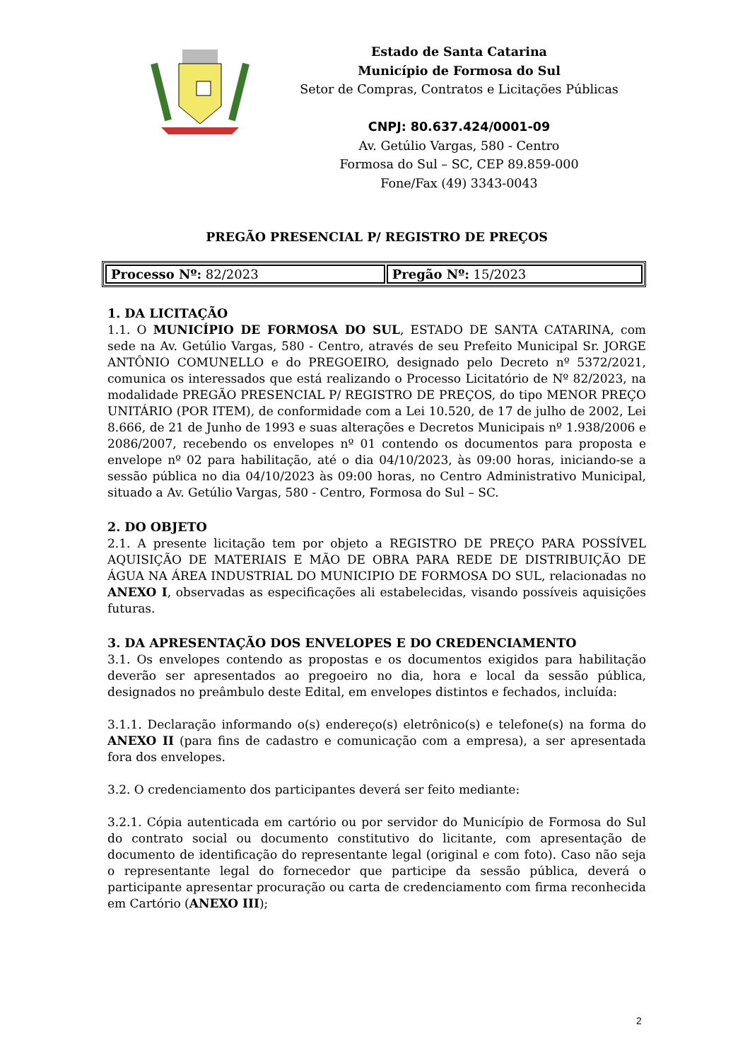Estado de Santa Catarina
Município de Formosa do Sul
Setor de Compras, Contratos e Licitações Públicas
CNPJ: 80.637.424/0001-09
Av. Getúlio Vargas, 580 - Centro
Formosa do Sul – SC, CEP 89.859-000
Fone/Fax (49) 3343-0043
PREGÃO PRESENCIAL P/ REGISTRO DE PREÇOS
| Processo Nº: 82/2023 | Pregão Nº: 15/2023 |
1. DA LICITAÇÃO
1.1. O MUNICÍPIO DE FORMOSA DO SUL, ESTADO DE SANTA CATARINA, com sede na Av. Getúlio Vargas, 580 - Centro, através de seu Prefeito Municipal Sr. JORGE ANTÔNIO COMUNELLO e do PREGOEIRO, designado pelo Decreto nº 5372/2021, comunica os interessados que está realizando o Processo Licitatório de Nº 82/2023, na modalidade PREGÃO PRESENCIAL P/ REGISTRO DE PREÇOS, do tipo MENOR PREÇO UNITÁRIO (POR ITEM), de conformidade com a Lei 10.520, de 17 de julho de 2002, Lei 8.666, de 21 de Junho de 1993 e suas alterações e Decretos Municipais nº 1.938/2006 e 2086/2007, recebendo os envelopes nº 01 contendo os documentos para proposta e envelope nº 02 para habilitação, até o dia 04/10/2023, às 09:00 horas, iniciando-se a sessão pública no dia 04/10/2023 às 09:00 horas, no Centro Administrativo Municipal, situado a Av. Getúlio Vargas, 580 - Centro, Formosa do Sul – SC.
2. DO OBJETO
2.1. A presente licitação tem por objeto a REGISTRO DE PREÇO PARA POSSÍVEL AQUISIÇÃO DE MATERIAIS E MÃO DE OBRA PARA REDE DE DISTRIBUIÇÃO DE ÁGUA NA ÁREA INDUSTRIAL DO MUNICIPIO DE FORMOSA DO SUL, relacionadas no ANEXO I, observadas as especificações ali estabelecidas, visando possíveis aquisições futuras.
3. DA APRESENTAÇÃO DOS ENVELOPES E DO CREDENCIAMENTO
3.1. Os envelopes contendo as propostas e os documentos exigidos para habilitação deverão ser apresentados ao pregoeiro no dia, hora e local da sessão pública, designados no preâmbulo deste Edital, em envelopes distintos e fechados, incluída:
3.1.1. Declaração informando o(s) endereço(s) eletrônico(s) e telefone(s) na forma do ANEXO II (para fins de cadastro e comunicação com a empresa), a ser apresentada fora dos envelopes.
3.2. O credenciamento dos participantes deverá ser feito mediante:
3.2.1. Cópia autenticada em cartório ou por servidor do Município de Formosa do Sul do contrato social ou documento constitutivo do licitante, com apresentação de documento de identificação do representante legal (original e com foto). Caso não seja o representante legal do fornecedor que participe da sessão pública, deverá o participante apresentar procuração ou carta de credenciamento com firma reconhecida em Cartório (ANEXO III);
2